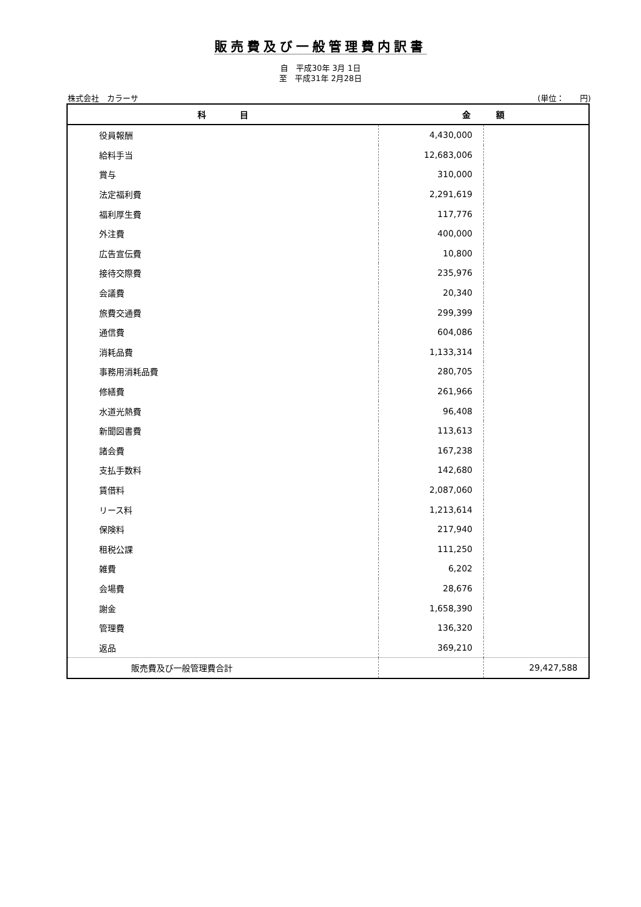販売費及び一般管理費内訳書
自　平成30年 3月 1日
至　平成31年 2月28日
株式会社　カラーサ (単位：　　円)
| 科 目 | 金 額 | |
| --- | --- | --- |
| 役員報酬 | 4,430,000 | |
| 給料手当 | 12,683,006 | |
| 賞与 | 310,000 | |
| 法定福利費 | 2,291,619 | |
| 福利厚生費 | 117,776 | |
| 外注費 | 400,000 | |
| 広告宣伝費 | 10,800 | |
| 接待交際費 | 235,976 | |
| 会議費 | 20,340 | |
| 旅費交通費 | 299,399 | |
| 通信費 | 604,086 | |
| 消耗品費 | 1,133,314 | |
| 事務用消耗品費 | 280,705 | |
| 修繕費 | 261,966 | |
| 水道光熱費 | 96,408 | |
| 新聞図書費 | 113,613 | |
| 諸会費 | 167,238 | |
| 支払手数料 | 142,680 | |
| 賃借料 | 2,087,060 | |
| リース料 | 1,213,614 | |
| 保険料 | 217,940 | |
| 租税公課 | 111,250 | |
| 雑費 | 6,202 | |
| 会場費 | 28,676 | |
| 謝金 | 1,658,390 | |
| 管理費 | 136,320 | |
| 返品 | 369,210 | |
| 販売費及び一般管理費合計 | | 29,427,588 |